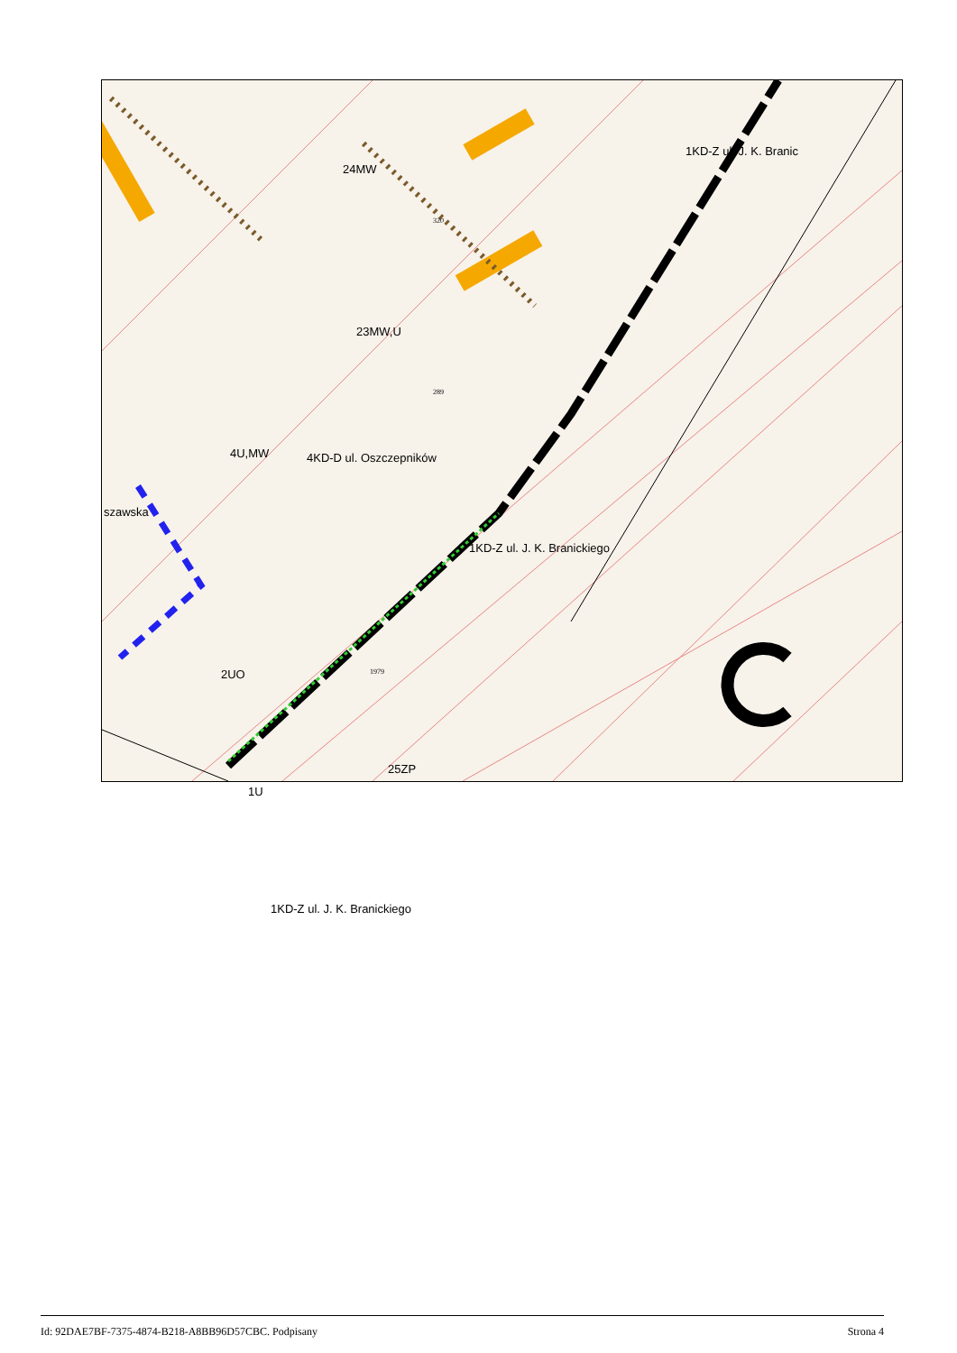24MW
23MW,U
4U,MW
2UO
25ZP
1U
1KD-Z ul. J. K. Branickiego
1KD-Z ul. J. K. Branickiego
1KD-Z ul. J. K. Branic
4KD-D ul. Oszczepników
szawska
320
289
1979
Id: 92DAE7BF-7375-4874-B218-A8BB96D57CBC. Podpisany Strona 4